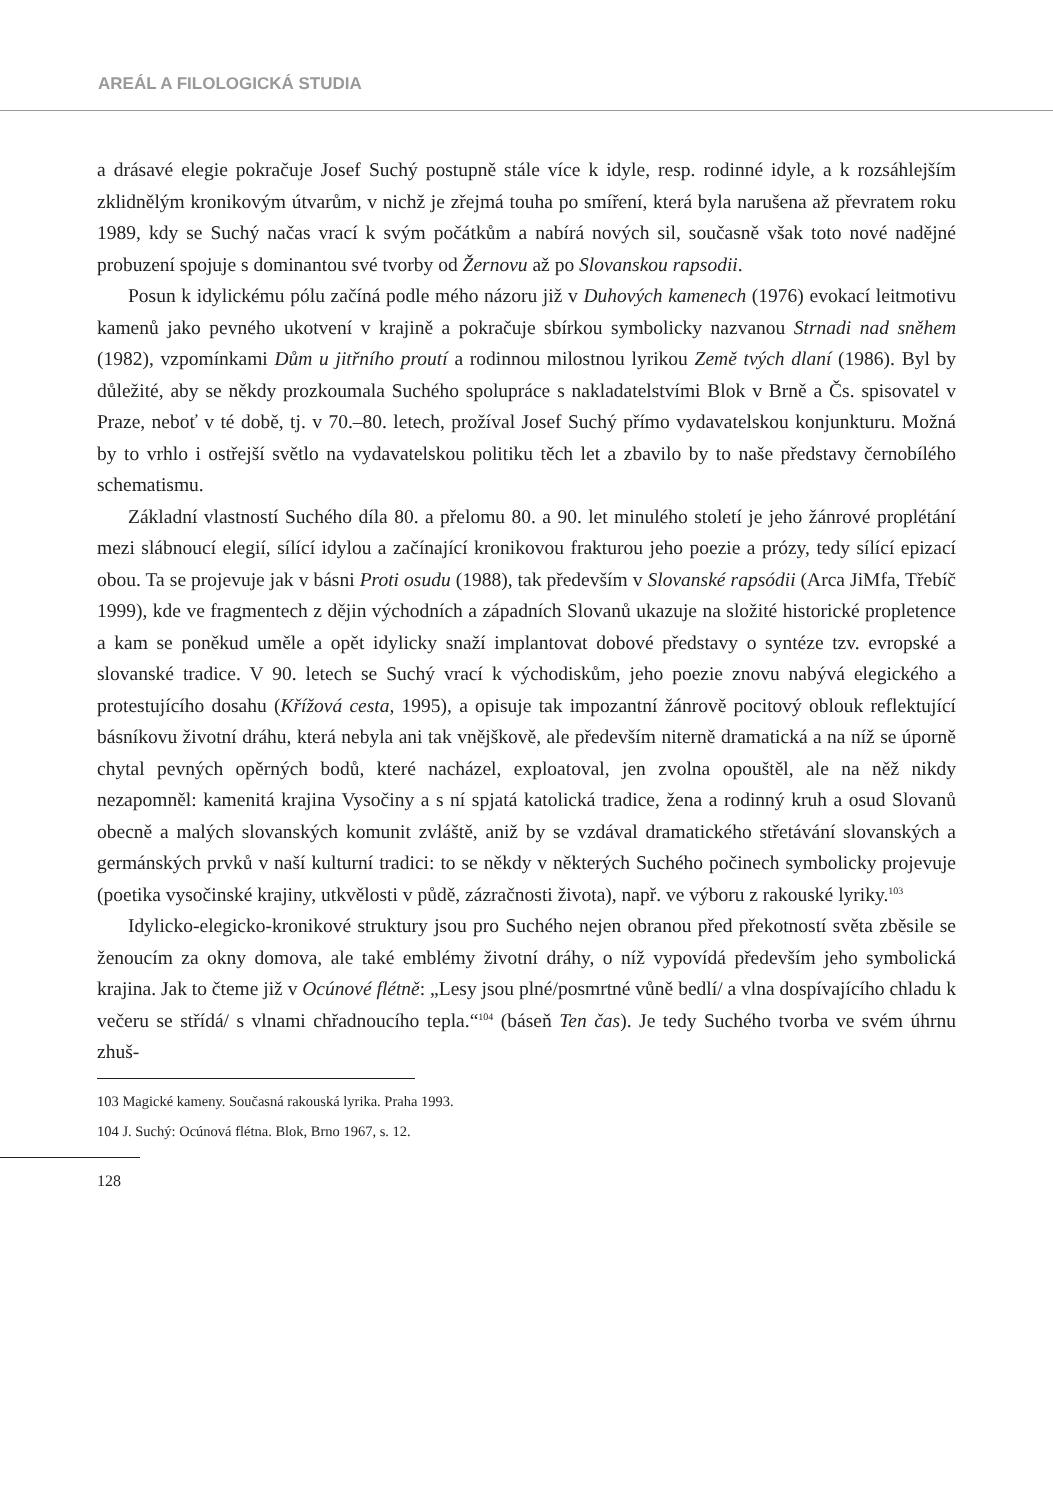AREÁL A FILOLOGICKÁ STUDIA
a drásavé elegie pokračuje Josef Suchý postupně stále více k idyle, resp. rodinné idyle, a k rozsáhlejším zklidnělým kronikovým útvarům, v nichž je zřejmá touha po smíření, která byla narušena až převratem roku 1989, kdy se Suchý načas vrací k svým počátkům a nabírá nových sil, současně však toto nové nadějné probuzení spojuje s dominantou své tvorby od Žernovu až po Slovanskou rapsodii.
Posun k idylickému pólu začíná podle mého názoru již v Duhových kamenech (1976) evokací leitmotivu kamenů jako pevného ukotvení v krajině a pokračuje sbírkou symbolicky nazvanou Strnadi nad sněhem (1982), vzpomínkami Dům u jitřního proutí a rodinnou milostnou lyrikou Země tvých dlaní (1986). Byl by důležité, aby se někdy prozkoumala Suchého spolupráce s nakladatelstvími Blok v Brně a Čs. spisovatel v Praze, neboť v té době, tj. v 70.–80. letech, prožíval Josef Suchý přímo vydavatelskou konjunkturu. Možná by to vrhlo i ostřejší světlo na vydavatelskou politiku těch let a zbavilo by to naše představy černobílého schematismu.
Základní vlastností Suchého díla 80. a přelomu 80. a 90. let minulého století je jeho žánrové proplétání mezi slábnoucí elegií, sílící idylou a začínající kronikovou frakturou jeho poezie a prózy, tedy sílící epizací obou. Ta se projevuje jak v básni Proti osudu (1988), tak především v Slovanské rapsódii (Arca JiMfa, Třebíč 1999), kde ve fragmentech z dějin východních a západních Slovanů ukazuje na složité historické propletence a kam se poněkud uměle a opět idylicky snaží implantovat dobové představy o syntéze tzv. evropské a slovanské tradice. V 90. letech se Suchý vrací k východiskům, jeho poezie znovu nabývá elegického a protestujícího dosahu (Křížová cesta, 1995), a opisuje tak impozantní žánrově pocitový oblouk reflektující básníkovu životní dráhu, která nebyla ani tak vnějškově, ale především niterně dramatická a na níž se úporně chytal pevných opěrných bodů, které nacházel, exploatoval, jen zvolna opouštěl, ale na něž nikdy nezapomněl: kamenitá krajina Vysočiny a s ní spjatá katolická tradice, žena a rodinný kruh a osud Slovanů obecně a malých slovanských komunit zvláště, aniž by se vzdával dramatického střetávání slovanských a germánských prvků v naší kulturní tradici: to se někdy v některých Suchého počinech symbolicky projevuje (poetika vysočinské krajiny, utkvělosti v půdě, zázračnosti života), např. ve výboru z rakouské lyriky.<sup>103</sup>
Idylicko-elegicko-kronikové struktury jsou pro Suchého nejen obranou před překotností světa zběsile se ženoucím za okny domova, ale také emblémy životní dráhy, o níž vypovídá především jeho symbolická krajina. Jak to čteme již v Ocúnové flétně: „Lesy jsou plné/posmrtné vůně bedlí/ a vlna dospívajícího chladu k večeru se střídá/ s vlnami chřadnoucího tepla.“<sup>104</sup> (báseň Ten čas). Je tedy Suchého tvorba ve svém úhrnu zhuš-
103 Magické kameny. Současná rakouská lyrika. Praha 1993.
104 J. Suchý: Ocúnová flétna. Blok, Brno 1967, s. 12.
128